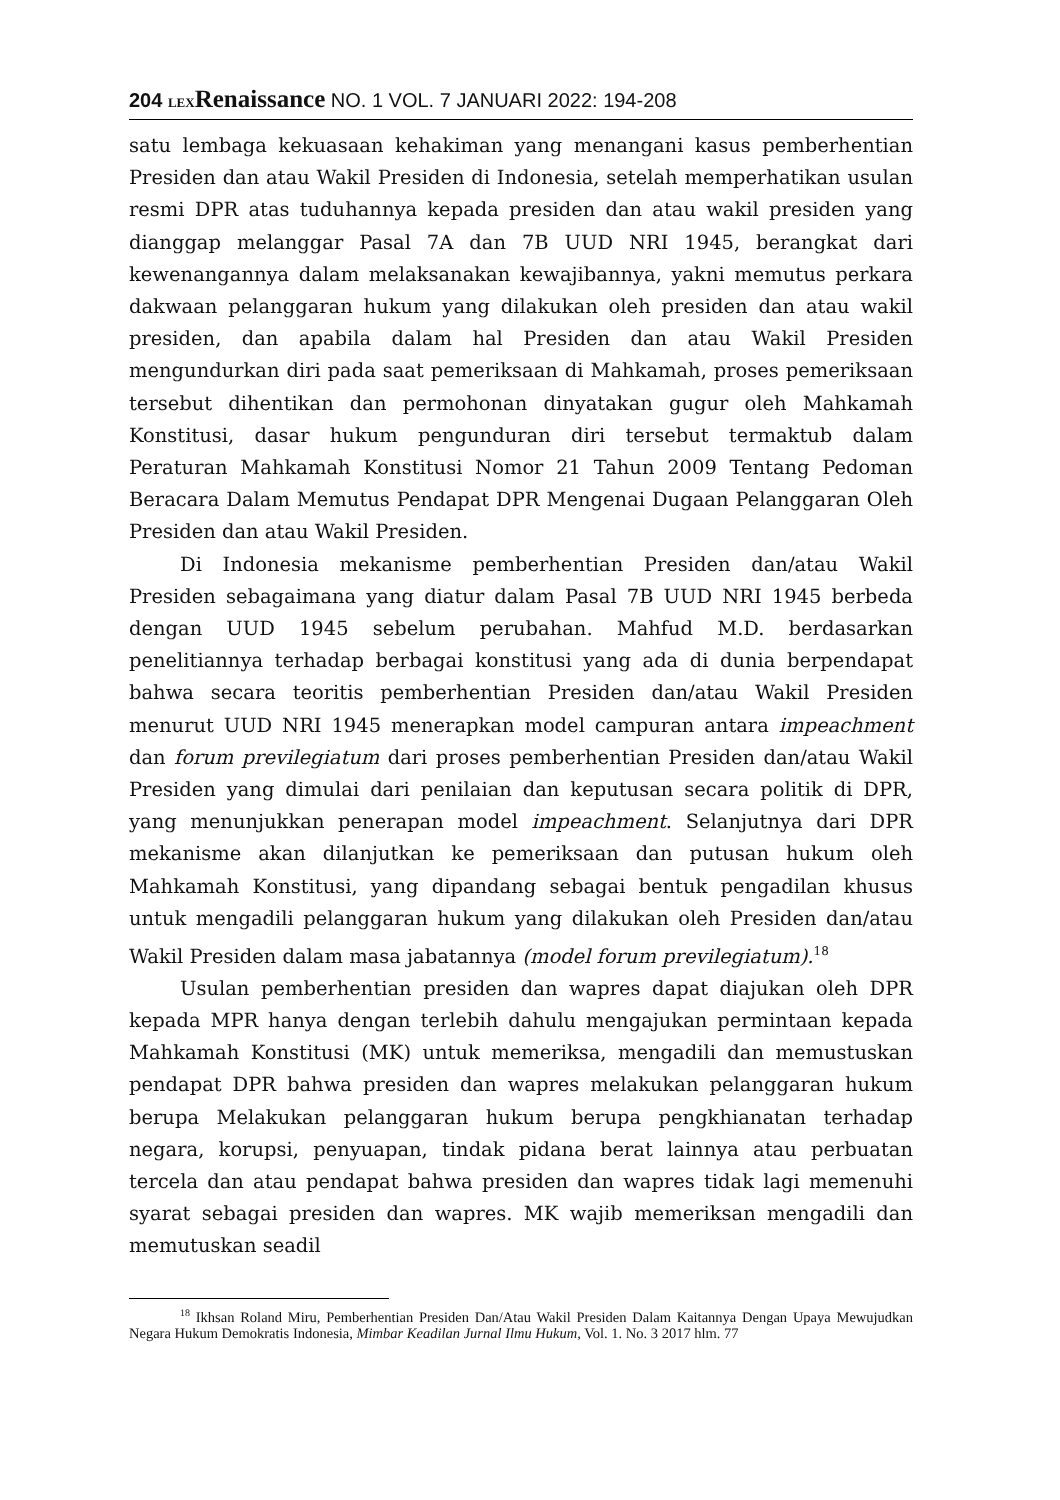204 LEX Renaissance NO. 1 VOL. 7 JANUARI 2022: 194-208
satu lembaga kekuasaan kehakiman yang menangani kasus pemberhentian Presiden dan atau Wakil Presiden di Indonesia, setelah memperhatikan usulan resmi DPR atas tuduhannya kepada presiden dan atau wakil presiden yang dianggap melanggar Pasal 7A dan 7B UUD NRI 1945, berangkat dari kewenangannya dalam melaksanakan kewajibannya, yakni memutus perkara dakwaan pelanggaran hukum yang dilakukan oleh presiden dan atau wakil presiden, dan apabila dalam hal Presiden dan atau Wakil Presiden mengundurkan diri pada saat pemeriksaan di Mahkamah, proses pemeriksaan tersebut dihentikan dan permohonan dinyatakan gugur oleh Mahkamah Konstitusi, dasar hukum pengunduran diri tersebut termaktub dalam Peraturan Mahkamah Konstitusi Nomor 21 Tahun 2009 Tentang Pedoman Beracara Dalam Memutus Pendapat DPR Mengenai Dugaan Pelanggaran Oleh Presiden dan atau Wakil Presiden.
Di Indonesia mekanisme pemberhentian Presiden dan/atau Wakil Presiden sebagaimana yang diatur dalam Pasal 7B UUD NRI 1945 berbeda dengan UUD 1945 sebelum perubahan. Mahfud M.D. berdasarkan penelitiannya terhadap berbagai konstitusi yang ada di dunia berpendapat bahwa secara teoritis pemberhentian Presiden dan/atau Wakil Presiden menurut UUD NRI 1945 menerapkan model campuran antara impeachment dan forum previlegiatum dari proses pemberhentian Presiden dan/atau Wakil Presiden yang dimulai dari penilaian dan keputusan secara politik di DPR, yang menunjukkan penerapan model impeachment. Selanjutnya dari DPR mekanisme akan dilanjutkan ke pemeriksaan dan putusan hukum oleh Mahkamah Konstitusi, yang dipandang sebagai bentuk pengadilan khusus untuk mengadili pelanggaran hukum yang dilakukan oleh Presiden dan/atau Wakil Presiden dalam masa jabatannya (model forum previlegiatum).<sup>18</sup>
Usulan pemberhentian presiden dan wapres dapat diajukan oleh DPR kepada MPR hanya dengan terlebih dahulu mengajukan permintaan kepada Mahkamah Konstitusi (MK) untuk memeriksa, mengadili dan memustuskan pendapat DPR bahwa presiden dan wapres melakukan pelanggaran hukum berupa Melakukan pelanggaran hukum berupa pengkhianatan terhadap negara, korupsi, penyuapan, tindak pidana berat lainnya atau perbuatan tercela dan atau pendapat bahwa presiden dan wapres tidak lagi memenuhi syarat sebagai presiden dan wapres. MK wajib memeriksan mengadili dan memutuskan seadil
<sup>18</sup> Ikhsan Roland Miru, Pemberhentian Presiden Dan/Atau Wakil Presiden Dalam Kaitannya Dengan Upaya Mewujudkan Negara Hukum Demokratis Indonesia, Mimbar Keadilan Jurnal Ilmu Hukum, Vol. 1. No. 3 2017 hlm. 77